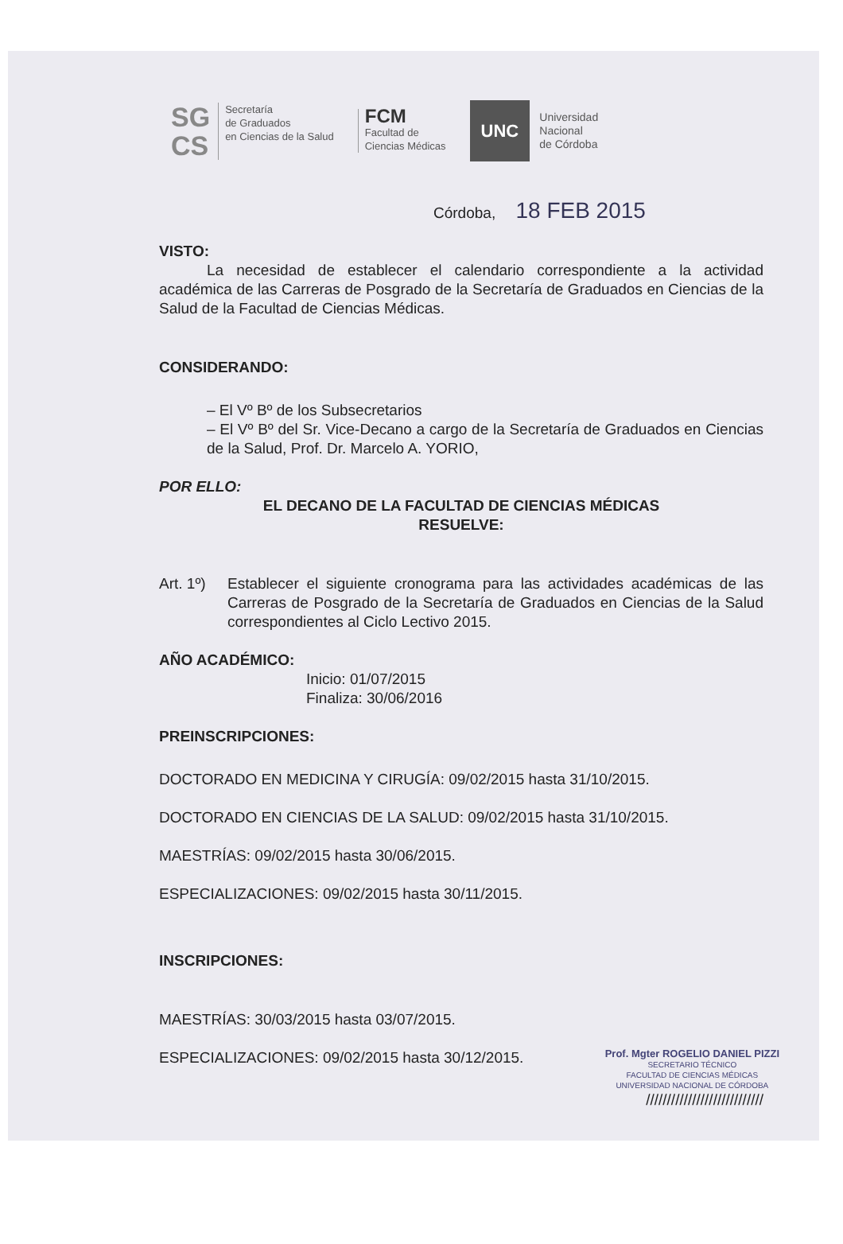SG
CS
Secretaría
de Graduados
en Ciencias de la Salud
FCM
Facultad de
Ciencias Médicas
UNC
Universidad
Nacional
de Córdoba
Córdoba, 18 FEB 2015
VISTO:
La necesidad de establecer el calendario correspondiente a la actividad académica de las Carreras de Posgrado de la Secretaría de Graduados en Ciencias de la Salud de la Facultad de Ciencias Médicas.
CONSIDERANDO:
– El Vº Bº de los Subsecretarios
– El Vº Bº del Sr. Vice-Decano a cargo de la Secretaría de Graduados en Ciencias de la Salud, Prof. Dr. Marcelo A. YORIO,
POR ELLO:
EL DECANO DE LA FACULTAD DE CIENCIAS MÉDICAS
RESUELVE:
Art. 1º)
Establecer el siguiente cronograma para las actividades académicas de las Carreras de Posgrado de la Secretaría de Graduados en Ciencias de la Salud correspondientes al Ciclo Lectivo 2015.
AÑO ACADÉMICO:
Inicio: 01/07/2015
Finaliza: 30/06/2016
PREINSCRIPCIONES:
DOCTORADO EN MEDICINA Y CIRUGÍA: 09/02/2015 hasta 31/10/2015.
DOCTORADO EN CIENCIAS DE LA SALUD: 09/02/2015 hasta 31/10/2015.
MAESTRÍAS: 09/02/2015 hasta 30/06/2015.
ESPECIALIZACIONES: 09/02/2015 hasta 30/11/2015.
INSCRIPCIONES:
MAESTRÍAS: 30/03/2015 hasta 03/07/2015.
ESPECIALIZACIONES: 09/02/2015 hasta 30/12/2015.
Prof. Mgter ROGELIO DANIEL PIZZI
SECRETARIO TÉCNICO
FACULTAD DE CIENCIAS MÉDICAS
UNIVERSIDAD NACIONAL DE CÓRDOBA
////////////////////////////